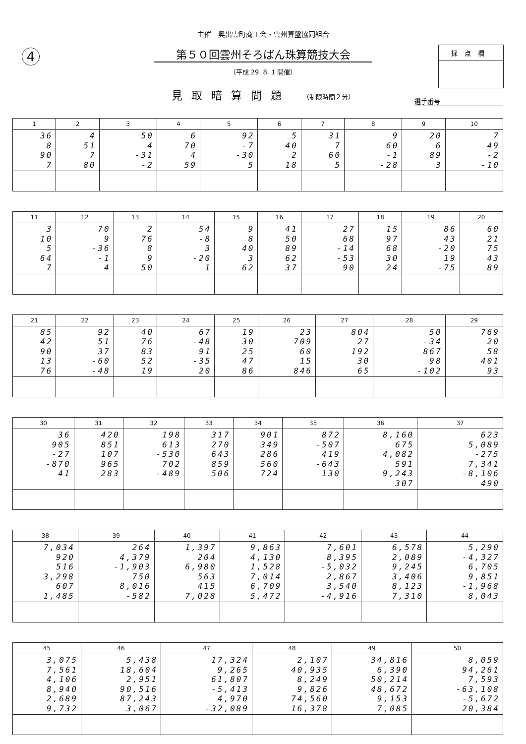4 採点欄
主催　奥出雲町商工会・雲州算盤協同組合
第５０回雲州そろばん珠算競技大会
（平成 29. 8. 1 開催）
見取暗算問題 （制限時間２分）
選手番号
| 1 | 2 | 3 | 4 | 5 | 6 | 7 | 8 | 9 | 10 |
| --- | --- | --- | --- | --- | --- | --- | --- | --- | --- |
| 36 8 90 7 | 4 51 7 80 | 50 4 -31 -2 | 6 70 4 59 | 92 -7 -30 5 | 5 40 2 18 | 31 7 60 5 | 9 60 -1 -28 | 20 6 89 3 | 7 49 -2 -10 |
| 11 | 12 | 13 | 14 | 15 | 16 | 17 | 18 | 19 | 20 |
| --- | --- | --- | --- | --- | --- | --- | --- | --- | --- |
| 3 10 5 64 7 | 70 9 -36 -1 4 | 2 76 8 9 50 | 54 -8 3 -20 1 | 9 8 40 3 62 | 41 50 89 62 37 | 27 68 -14 -53 90 | 15 97 68 30 24 | 86 43 -20 19 -75 | 60 21 75 43 89 |
| 21 | 22 | 23 | 24 | 25 | 26 | 27 | 28 | 29 |
| --- | --- | --- | --- | --- | --- | --- | --- | --- |
| 85 42 90 13 76 | 92 51 37 -60 -48 | 40 76 83 52 19 | 67 -48 91 -35 20 | 19 30 25 47 86 | 23 709 60 15 846 | 804 27 192 30 65 | 50 -34 867 98 -102 | 769 20 58 401 93 |
| 30 | 31 | 32 | 33 | 34 | 35 | 36 | 37 |
| --- | --- | --- | --- | --- | --- | --- | --- |
| 36 905 -27 -870 41 | 420 851 107 965 283 | 198 613 -530 702 -489 | 317 270 643 859 506 | 901 349 286 560 724 | 872 -507 419 -643 130 | 8,160 675 4,082 591 9,243 307 | 623 5,089 -275 7,341 -8,106 490 |
| 38 | 39 | 40 | 41 | 42 | 43 | 44 |
| --- | --- | --- | --- | --- | --- | --- |
| 7,034 920 516 3,298 607 1,485 | 264 4,379 -1,903 750 8,016 -582 | 1,397 204 6,980 563 415 7,028 | 9,863 4,130 1,528 7,014 6,709 5,472 | 7,601 8,395 -5,032 2,867 3,540 -4,916 | 6,578 2,089 9,245 3,406 8,123 7,310 | 5,290 -4,327 6,705 9,851 -1,968 8,043 |
| 45 | 46 | 47 | 48 | 49 | 50 |
| --- | --- | --- | --- | --- | --- |
| 3,075 7,561 4,106 8,940 2,689 9,732 | 5,438 18,604 2,951 90,516 87,243 3,067 | 17,324 9,265 61,807 -5,413 4,970 -32,089 | 2,107 40,935 8,249 9,826 74,560 16,378 | 34,816 6,390 50,214 48,672 9,153 7,085 | 8,059 94,261 7,593 -63,108 -5,672 20,384 |